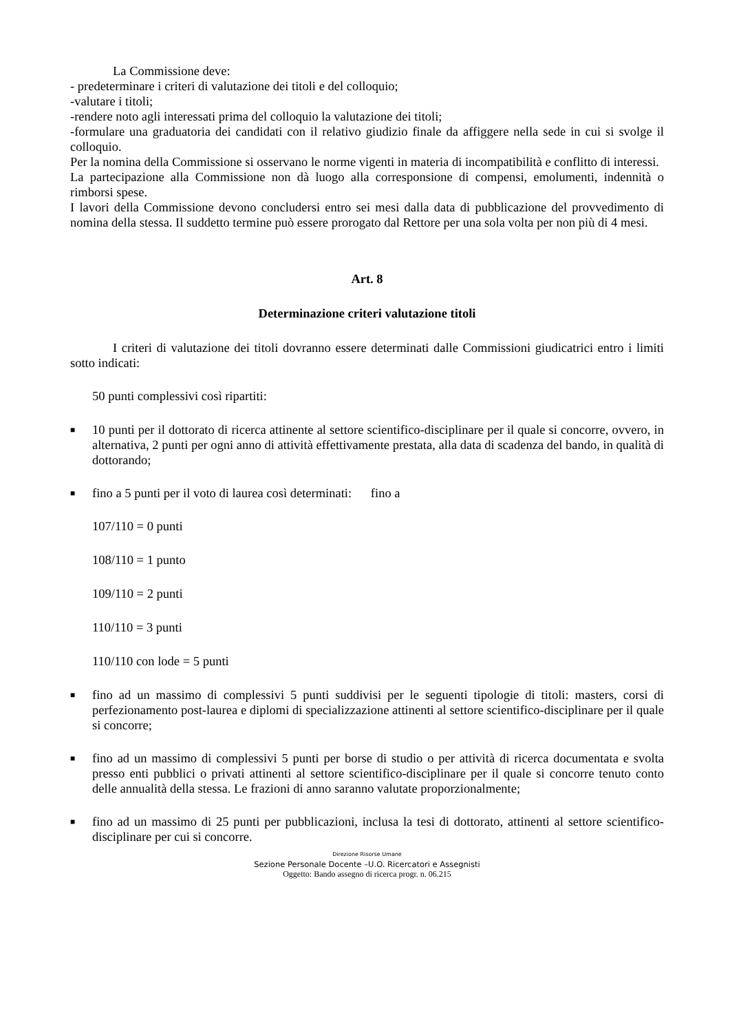La Commissione deve:
- predeterminare i criteri di valutazione dei titoli e del colloquio;
-valutare i titoli;
-rendere noto agli interessati prima del colloquio la valutazione dei titoli;
-formulare una graduatoria dei candidati con il relativo giudizio finale da affiggere nella sede in cui si svolge il colloquio.
Per la nomina della Commissione si osservano le norme vigenti in materia di incompatibilità e conflitto di interessi.
La partecipazione alla Commissione non dà luogo alla corresponsione di compensi, emolumenti, indennità o rimborsi spese.
I lavori della Commissione devono concludersi entro sei mesi dalla data di pubblicazione del provvedimento di nomina della stessa. Il suddetto termine può essere prorogato dal Rettore per una sola volta per non più di 4 mesi.
Art. 8
Determinazione criteri valutazione titoli
I criteri di valutazione dei titoli dovranno essere determinati dalle Commissioni giudicatrici entro i limiti sotto indicati:
50 punti complessivi così ripartiti:
■ 10 punti per il dottorato di ricerca attinente al settore scientifico-disciplinare per il quale si concorre, ovvero, in alternativa, 2 punti per ogni anno di attività effettivamente prestata, alla data di scadenza del bando, in qualità di dottorando;
■ fino a 5 punti per il voto di laurea così determinati: fino a
107/110 = 0 punti
108/110 = 1 punto
109/110 = 2 punti
110/110 = 3 punti
110/110 con lode = 5 punti
■ fino ad un massimo di complessivi 5 punti suddivisi per le seguenti tipologie di titoli: masters, corsi di perfezionamento post-laurea e diplomi di specializzazione attinenti al settore scientifico-disciplinare per il quale si concorre;
■ fino ad un massimo di complessivi 5 punti per borse di studio o per attività di ricerca documentata e svolta presso enti pubblici o privati attinenti al settore scientifico-disciplinare per il quale si concorre tenuto conto delle annualità della stessa. Le frazioni di anno saranno valutate proporzionalmente;
■ fino ad un massimo di 25 punti per pubblicazioni, inclusa la tesi di dottorato, attinenti al settore scientifico-disciplinare per cui si concorre.
Direzione Risorse Umane
Sezione Personale Docente –U.O. Ricercatori e Assegnisti
Oggetto: Bando assegno di ricerca progr. n. 06.215